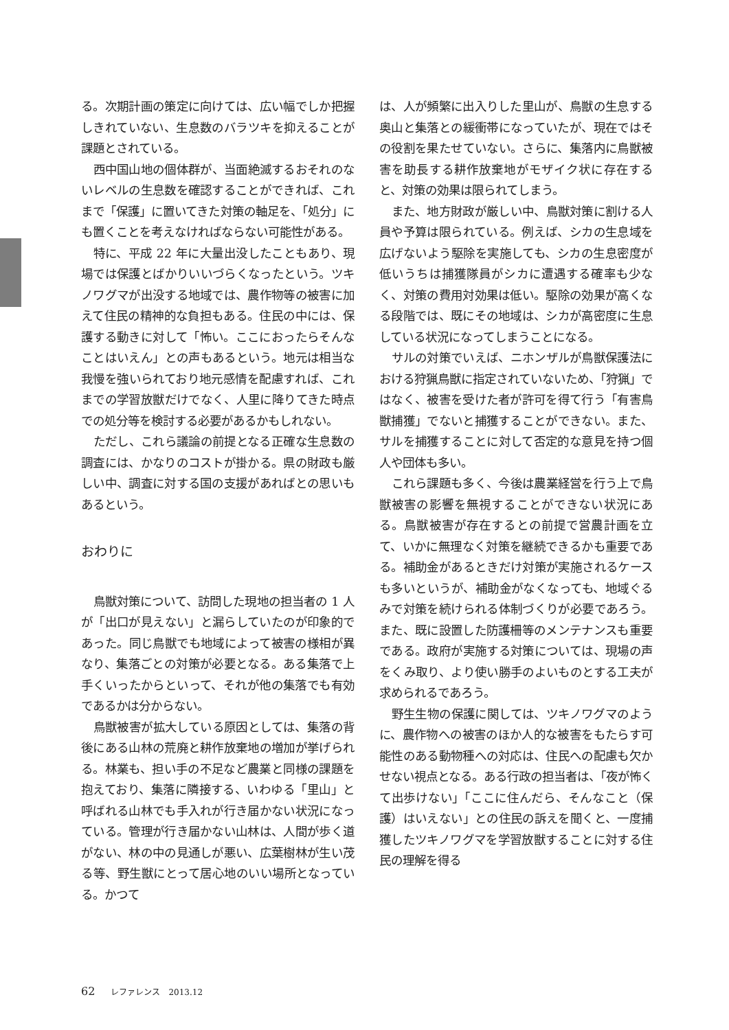る。次期計画の策定に向けては、広い幅でしか把握しきれていない、生息数のバラツキを抑えることが課題とされている。
西中国山地の個体群が、当面絶滅するおそれのないレベルの生息数を確認することができれば、これまで「保護」に置いてきた対策の軸足を、「処分」にも置くことを考えなければならない可能性がある。
特に、平成 22 年に大量出没したこともあり、現場では保護とばかりいいづらくなったという。ツキノワグマが出没する地域では、農作物等の被害に加えて住民の精神的な負担もある。住民の中には、保護する動きに対して「怖い。ここにおったらそんなことはいえん」との声もあるという。地元は相当な我慢を強いられており地元感情を配慮すれば、これまでの学習放獣だけでなく、人里に降りてきた時点での処分等を検討する必要があるかもしれない。
ただし、これら議論の前提となる正確な生息数の調査には、かなりのコストが掛かる。県の財政も厳しい中、調査に対する国の支援があればとの思いもあるという。
おわりに
鳥獣対策について、訪問した現地の担当者の 1 人が「出口が見えない」と漏らしていたのが印象的であった。同じ鳥獣でも地域によって被害の様相が異なり、集落ごとの対策が必要となる。ある集落で上手くいったからといって、それが他の集落でも有効であるかは分からない。
鳥獣被害が拡大している原因としては、集落の背後にある山林の荒廃と耕作放棄地の増加が挙げられる。林業も、担い手の不足など農業と同様の課題を抱えており、集落に隣接する、いわゆる「里山」と呼ばれる山林でも手入れが行き届かない状況になっている。管理が行き届かない山林は、人間が歩く道がない、林の中の見通しが悪い、広葉樹林が生い茂る等、野生獣にとって居心地のいい場所となっている。かつて
は、人が頻繁に出入りした里山が、鳥獣の生息する奥山と集落との緩衝帯になっていたが、現在ではその役割を果たせていない。さらに、集落内に鳥獣被害を助長する耕作放棄地がモザイク状に存在すると、対策の効果は限られてしまう。
また、地方財政が厳しい中、鳥獣対策に割ける人員や予算は限られている。例えば、シカの生息域を広げないよう駆除を実施しても、シカの生息密度が低いうちは捕獲隊員がシカに遭遇する確率も少なく、対策の費用対効果は低い。駆除の効果が高くなる段階では、既にその地域は、シカが高密度に生息している状況になってしまうことになる。
サルの対策でいえば、ニホンザルが鳥獣保護法における狩猟鳥獣に指定されていないため、「狩猟」ではなく、被害を受けた者が許可を得て行う「有害鳥獣捕獲」でないと捕獲することができない。また、サルを捕獲することに対して否定的な意見を持つ個人や団体も多い。
これら課題も多く、今後は農業経営を行う上で鳥獣被害の影響を無視することができない状況にある。鳥獣被害が存在するとの前提で営農計画を立て、いかに無理なく対策を継続できるかも重要である。補助金があるときだけ対策が実施されるケースも多いというが、補助金がなくなっても、地域ぐるみで対策を続けられる体制づくりが必要であろう。また、既に設置した防護柵等のメンテナンスも重要である。政府が実施する対策については、現場の声をくみ取り、より使い勝手のよいものとする工夫が求められるであろう。
野生生物の保護に関しては、ツキノワグマのように、農作物への被害のほか人的な被害をもたらす可能性のある動物種への対応は、住民への配慮も欠かせない視点となる。ある行政の担当者は、「夜が怖くて出歩けない」「ここに住んだら、そんなこと（保護）はいえない」との住民の訴えを聞くと、一度捕獲したツキノワグマを学習放獣することに対する住民の理解を得る
62 レファレンス　2013.12